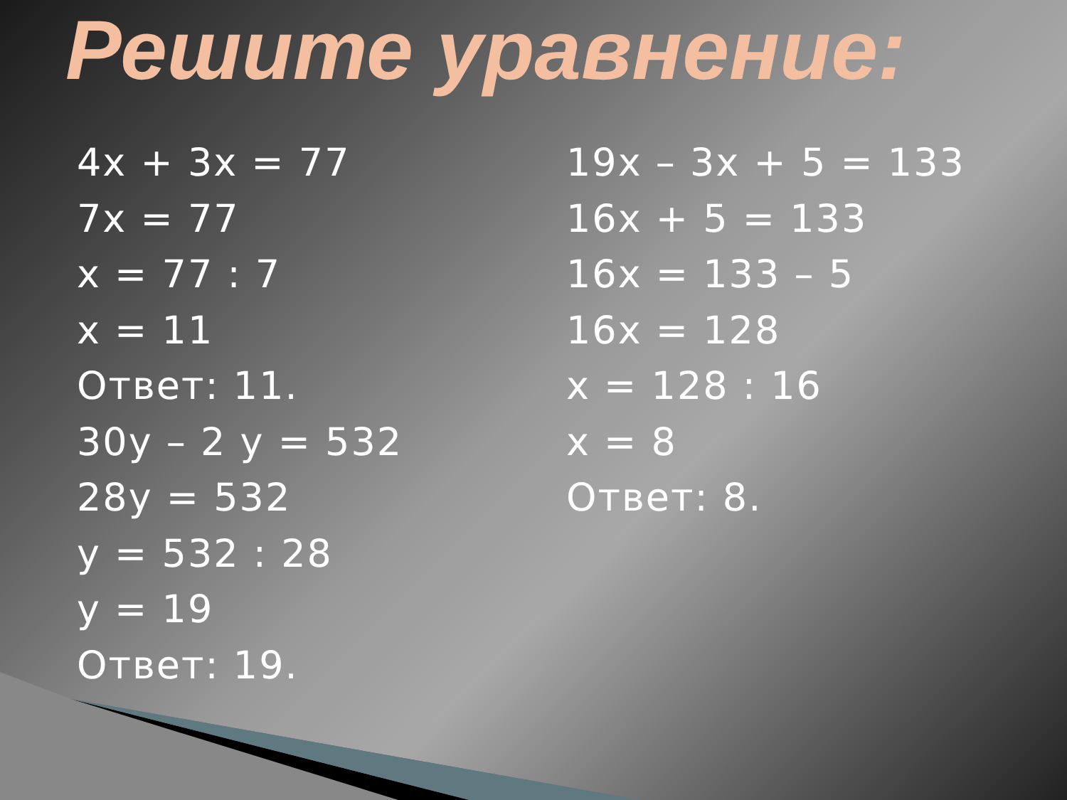Решите уравнение:
4x + 3x = 77
7x = 77
x = 77 : 7
x = 11
Ответ: 11.
30y – 2 y = 532
28y = 532
y = 532 : 28
y = 19
Ответ: 19.
19x – 3x + 5 = 133
16x + 5 = 133
16x = 133 – 5
16x = 128
x = 128 : 16
x = 8
Ответ: 8.